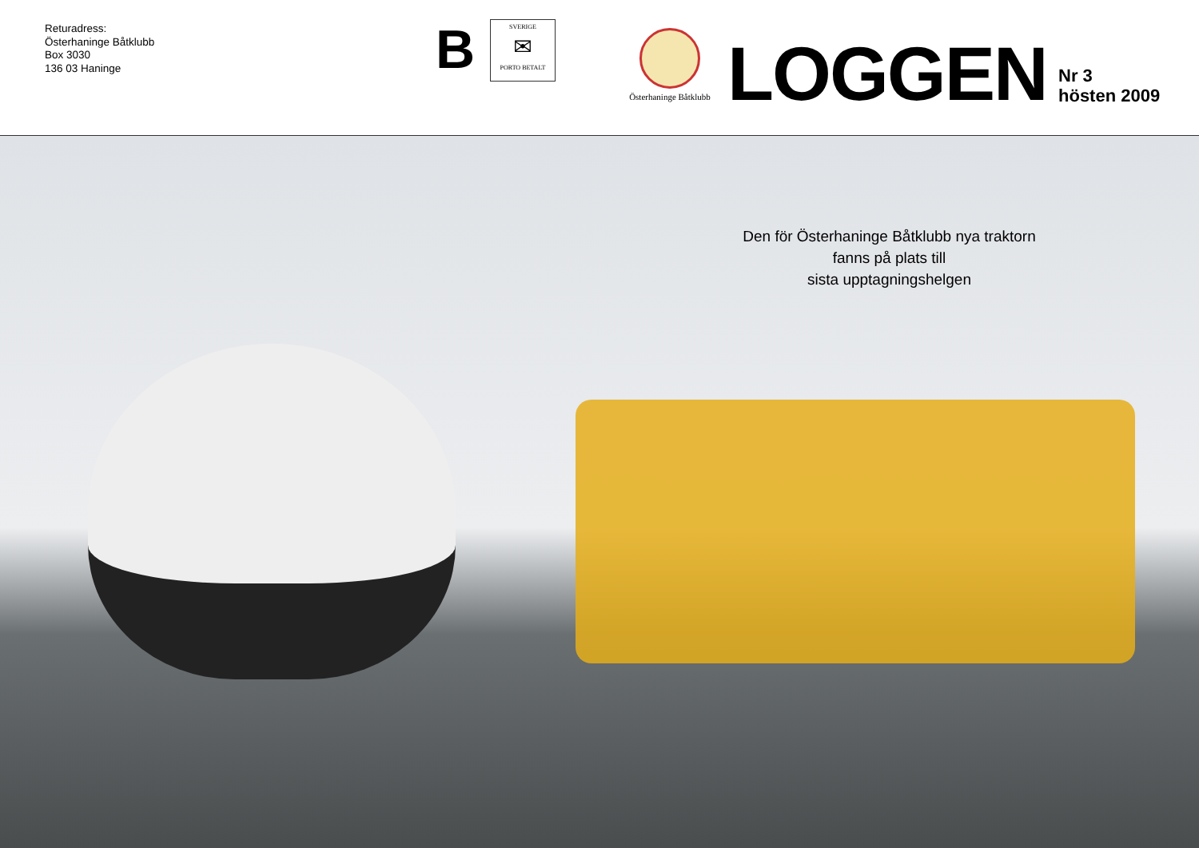Returadress:
Österhaninge Båtklubb
Box 3030
136 03 Haninge
B
SVERIGE
✉
PORTO BETALT
Österhaninge Båtklubb
LOGGEN
Nr 3
hösten 2009
Den för Österhaninge Båtklubb nya traktorn
fanns på plats till
sista upptagningshelgen